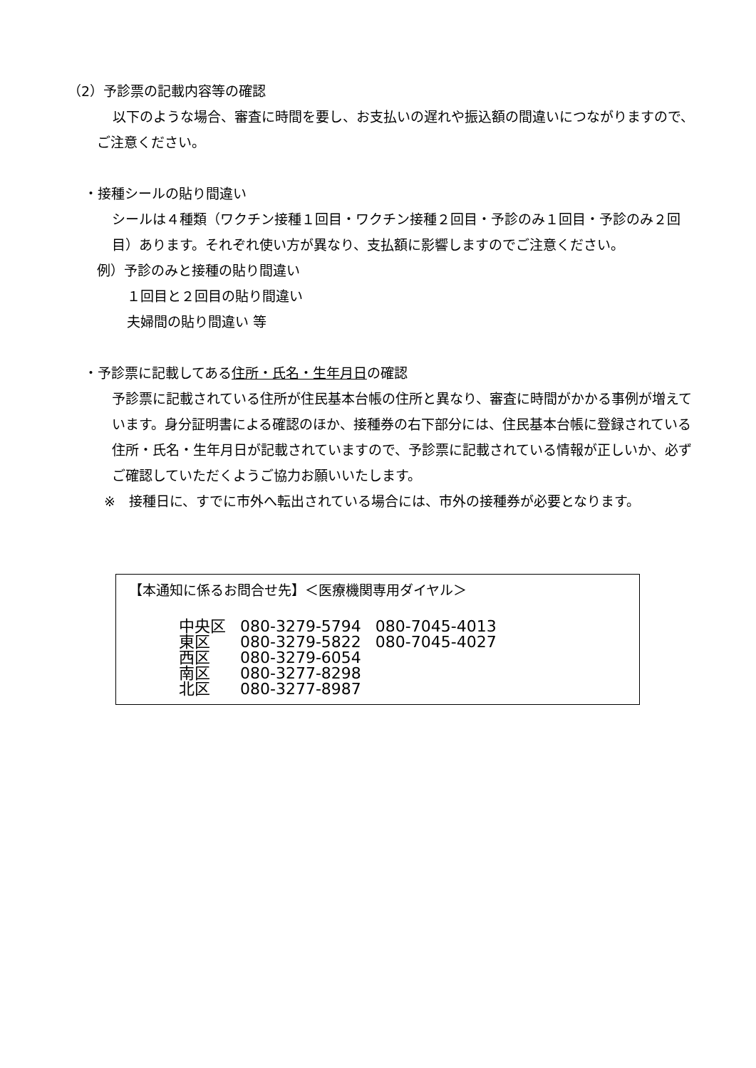（2）予診票の記載内容等の確認
以下のような場合、審査に時間を要し、お支払いの遅れや振込額の間違いにつながりますので、ご注意ください。
・接種シールの貼り間違い
シールは４種類（ワクチン接種１回目・ワクチン接種２回目・予診のみ１回目・予診のみ２回目）あります。それぞれ使い方が異なり、支払額に影響しますのでご注意ください。
例）予診のみと接種の貼り間違い
１回目と２回目の貼り間違い
夫婦間の貼り間違い 等
・予診票に記載してある住所・氏名・生年月日の確認
予診票に記載されている住所が住民基本台帳の住所と異なり、審査に時間がかかる事例が増えています。身分証明書による確認のほか、接種券の右下部分には、住民基本台帳に登録されている住所・氏名・生年月日が記載されていますので、予診票に記載されている情報が正しいか、必ずご確認していただくようご協力お願いいたします。
※　接種日に、すでに市外へ転出されている場合には、市外の接種券が必要となります。
【本通知に係るお問合せ先】＜医療機関専用ダイヤル＞
| 中央区 | 080-3279-5794 | 080-7045-4013 |
| 東区 | 080-3279-5822 | 080-7045-4027 |
| 西区 | 080-3279-6054 | |
| 南区 | 080-3277-8298 | |
| 北区 | 080-3277-8987 | |